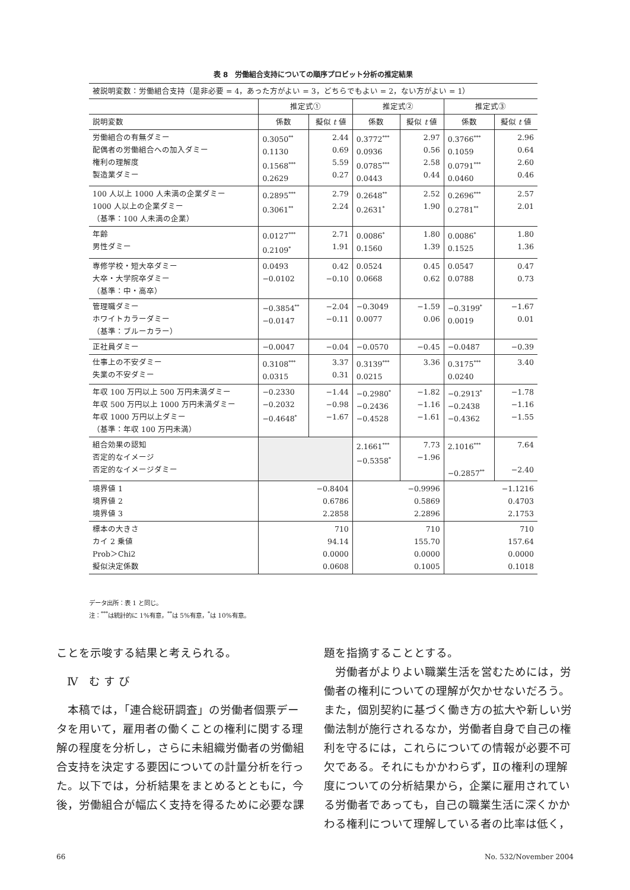表 8　労働組合支持についての順序プロビット分析の推定結果
| 被説明変数：労働組合支持（是非必要 = 4，あった方がよい = 3，どちらでもよい = 2，ない方がよい = 1） | | | | | | |
| | 推定式① | | 推定式② | | 推定式③ | |
| 説明変数 | 係数 | 擬似 t 値 | 係数 | 擬似 t 値 | 係数 | 擬似 t 値 |
| 労働組合の有無ダミー 配偶者の労働組合への加入ダミー 権利の理解度 製造業ダミー | 0.3050<sup>**</sup> 0.1130 0.1568<sup>***</sup> 0.2629 | 2.44 0.69 5.59 0.27 | 0.3772<sup>***</sup> 0.0936 0.0785<sup>***</sup> 0.0443 | 2.97 0.56 2.58 0.44 | 0.3766<sup>***</sup> 0.1059 0.0791<sup>***</sup> 0.0460 | 2.96 0.64 2.60 0.46 |
| 100 人以上 1000 人未満の企業ダミー 1000 人以上の企業ダミー （基準：100 人未満の企業） | 0.2895<sup>***</sup> 0.3061<sup>**</sup> | 2.79 2.24 | 0.2648<sup>**</sup> 0.2631<sup>*</sup> | 2.52 1.90 | 0.2696<sup>***</sup> 0.2781<sup>**</sup> | 2.57 2.01 |
| 年齢 男性ダミー | 0.0127<sup>***</sup> 0.2109<sup>*</sup> | 2.71 1.91 | 0.0086<sup>*</sup> 0.1560 | 1.80 1.39 | 0.0086<sup>*</sup> 0.1525 | 1.80 1.36 |
| 専修学校・短大卒ダミー 大卒・大学院卒ダミー （基準：中・高卒） | 0.0493 −0.0102 | 0.42 −0.10 | 0.0524 0.0668 | 0.45 0.62 | 0.0547 0.0788 | 0.47 0.73 |
| 管理職ダミー ホワイトカラーダミー （基準：ブルーカラー） | −0.3854<sup>**</sup> −0.0147 | −2.04 −0.11 | −0.3049 0.0077 | −1.59 0.06 | −0.3199<sup>*</sup> 0.0019 | −1.67 0.01 |
| 正社員ダミー | −0.0047 | −0.04 | −0.0570 | −0.45 | −0.0487 | −0.39 |
| 仕事上の不安ダミー 失業の不安ダミー | 0.3108<sup>***</sup> 0.0315 | 3.37 0.31 | 0.3139<sup>***</sup> 0.0215 | 3.36 | 0.3175<sup>***</sup> 0.0240 | 3.40 |
| 年収 100 万円以上 500 万円未満ダミー 年収 500 万円以上 1000 万円未満ダミー 年収 1000 万円以上ダミー （基準：年収 100 万円未満） | −0.2330 −0.2032 −0.4648<sup>*</sup> | −1.44 −0.98 −1.67 | −0.2980<sup>*</sup> −0.2436 −0.4528 | −1.82 −1.16 −1.61 | −0.2913<sup>*</sup> −0.2438 −0.4362 | −1.78 −1.16 −1.55 |
| 組合効果の認知 否定的なイメージ 否定的なイメージダミー | | | 2.1661<sup>***</sup> −0.5358<sup>*</sup> | 7.73 −1.96 | 2.1016<sup>***</sup> −0.2857<sup>**</sup> | 7.64 −2.40 |
| 境界値 1 境界値 2 境界値 3 | −0.8404 0.6786 2.2858 | | −0.9996 0.5869 2.2896 | | −1.1216 0.4703 2.1753 | |
| 標本の大きさ カイ 2 乗値 Prob＞Chi2 擬似決定係数 | 710 94.14 0.0000 0.0608 | | 710 155.70 0.0000 0.1005 | | 710 157.64 0.0000 0.1018 | |
データ出所：表 1 と同じ。
注：<sup>***</sup>は統計的に 1%有意，<sup>**</sup>は 5%有意，<sup>*</sup>は 10%有意。
ことを示唆する結果と考えられる。
Ⅳ　む す び
　本稿では，「連合総研調査」の労働者個票データを用いて，雇用者の働くことの権利に関する理解の程度を分析し，さらに未組織労働者の労働組合支持を決定する要因についての計量分析を行った。以下では，分析結果をまとめるとともに，今後，労働組合が幅広く支持を得るために必要な課
題を指摘することとする。
　労働者がよりよい職業生活を営むためには，労働者の権利についての理解が欠かせないだろう。また，個別契約に基づく働き方の拡大や新しい労働法制が施行されるなか，労働者自身で自己の権利を守るには，これらについての情報が必要不可欠である。それにもかかわらず，Ⅱの権利の理解度についての分析結果から，企業に雇用されている労働者であっても，自己の職業生活に深くかかわる権利について理解している者の比率は低く，
66 No. 532/November 2004